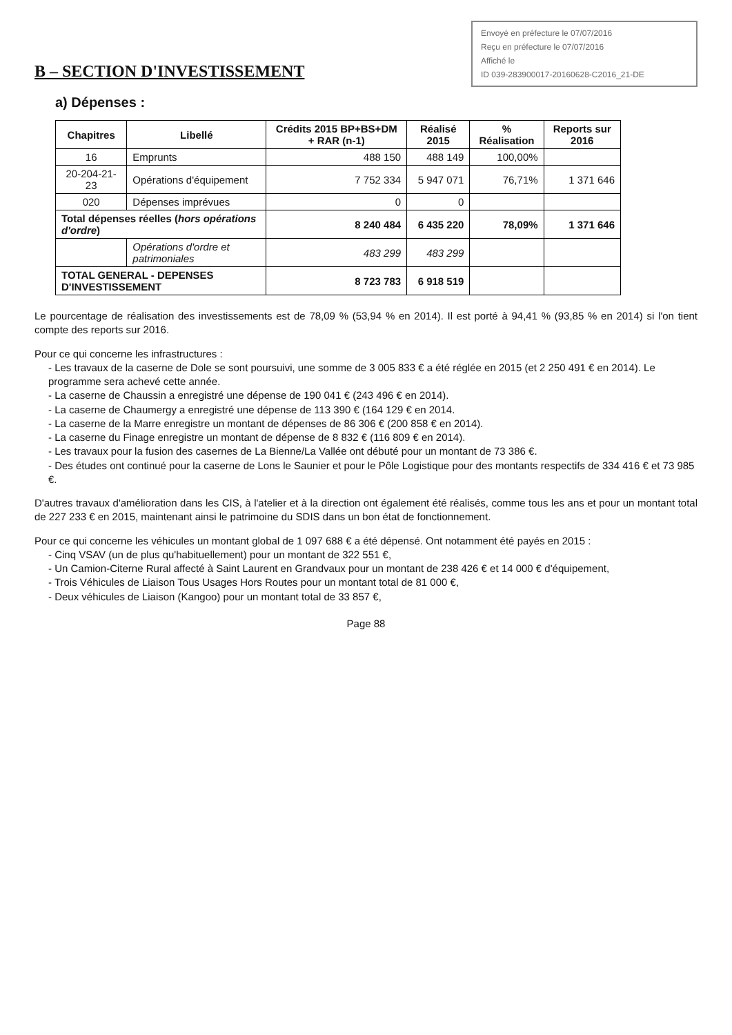Envoyé en préfecture le 07/07/2016
Reçu en préfecture le 07/07/2016
Affiché le
ID 039-283900017-20160628-C2016_21-DE
B – SECTION D'INVESTISSEMENT
a) Dépenses :
| Chapitres | Libellé | Crédits 2015 BP+BS+DM + RAR (n-1) | Réalisé 2015 | % Réalisation | Reports sur 2016 |
| --- | --- | --- | --- | --- | --- |
| 16 | Emprunts | 488 150 | 488 149 | 100,00% | |
| 20-204-21-23 | Opérations d'équipement | 7 752 334 | 5 947 071 | 76,71% | 1 371 646 |
| 020 | Dépenses imprévues | 0 | 0 | | |
| Total dépenses réelles ( hors opérations d'ordre ) | | 8 240 484 | 6 435 220 | 78,09% | 1 371 646 |
| | Opérations d'ordre et patrimoniales | 483 299 | 483 299 | | |
| TOTAL GENERAL - DEPENSES D'INVESTISSEMENT | | 8 723 783 | 6 918 519 | | |
Le pourcentage de réalisation des investissements est de 78,09 % (53,94 % en 2014). Il est porté à 94,41 % (93,85 % en 2014) si l'on tient compte des reports sur 2016.
Pour ce qui concerne les infrastructures :
- Les travaux de la caserne de Dole se sont poursuivi, une somme de 3 005 833 € a été réglée en 2015 (et 2 250 491 € en 2014). Le programme sera achevé cette année.
- La caserne de Chaussin a enregistré une dépense de 190 041 € (243 496 € en 2014).
- La caserne de Chaumergy a enregistré une dépense de 113 390 € (164 129 € en 2014.
- La caserne de la Marre enregistre un montant de dépenses de 86 306 € (200 858 € en 2014).
- La caserne du Finage enregistre un montant de dépense de 8 832 € (116 809 € en 2014).
- Les travaux pour la fusion des casernes de La Bienne/La Vallée ont débuté pour un montant de 73 386 €.
- Des études ont continué pour la caserne de Lons le Saunier et pour le Pôle Logistique pour des montants respectifs de 334 416 € et 73 985 €.
D'autres travaux d'amélioration dans les CIS, à l'atelier et à la direction ont également été réalisés, comme tous les ans et pour un montant total de 227 233 € en 2015, maintenant ainsi le patrimoine du SDIS dans un bon état de fonctionnement.
Pour ce qui concerne les véhicules un montant global de 1 097 688 € a été dépensé. Ont notamment été payés en 2015 :
- Cinq VSAV (un de plus qu'habituellement) pour un montant de 322 551 €,
- Un Camion-Citerne Rural affecté à Saint Laurent en Grandvaux pour un montant de 238 426 € et 14 000 € d'équipement,
- Trois Véhicules de Liaison Tous Usages Hors Routes pour un montant total de 81 000 €,
- Deux véhicules de Liaison (Kangoo) pour un montant total de 33 857 €,
Page 88